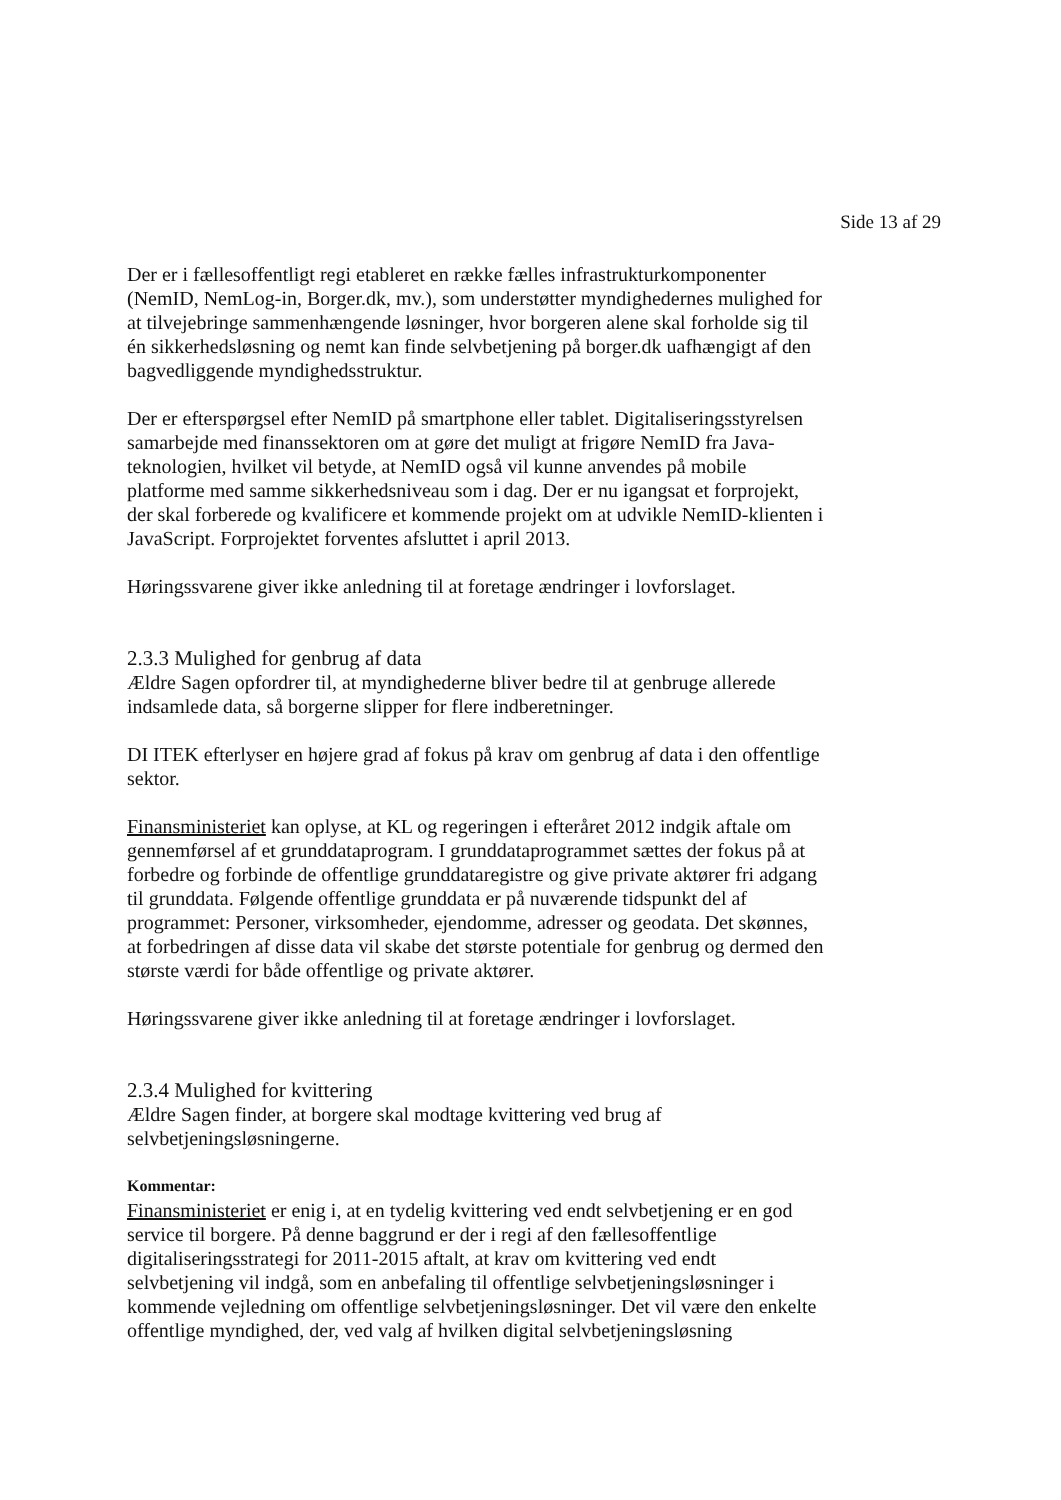Side 13 af 29
Der er i fællesoffentligt regi etableret en række fælles infrastrukturkomponenter (NemID, NemLog-in, Borger.dk, mv.), som understøtter myndighedernes mulighed for at tilvejebringe sammenhængende løsninger, hvor borgeren alene skal forholde sig til én sikkerhedsløsning og nemt kan finde selvbetjening på borger.dk uafhængigt af den bagvedliggende myndighedsstruktur.
Der er efterspørgsel efter NemID på smartphone eller tablet. Digitaliseringsstyrelsen samarbejde med finanssektoren om at gøre det muligt at frigøre NemID fra Java-teknologien, hvilket vil betyde, at NemID også vil kunne anvendes på mobile platforme med samme sikkerhedsniveau som i dag. Der er nu igangsat et forprojekt, der skal forberede og kvalificere et kommende projekt om at udvikle NemID-klienten i JavaScript. Forprojektet forventes afsluttet i april 2013.
Høringssvarene giver ikke anledning til at foretage ændringer i lovforslaget.
2.3.3 Mulighed for genbrug af data
Ældre Sagen opfordrer til, at myndighederne bliver bedre til at genbruge allerede indsamlede data, så borgerne slipper for flere indberetninger.
DI ITEK efterlyser en højere grad af fokus på krav om genbrug af data i den offentlige sektor.
Finansministeriet kan oplyse, at KL og regeringen i efteråret 2012 indgik aftale om gennemførsel af et grunddataprogram. I grunddataprogrammet sættes der fokus på at forbedre og forbinde de offentlige grunddataregistre og give private aktører fri adgang til grunddata. Følgende offentlige grunddata er på nuværende tidspunkt del af programmet: Personer, virksomheder, ejendomme, adresser og geodata. Det skønnes, at forbedringen af disse data vil skabe det største potentiale for genbrug og dermed den største værdi for både offentlige og private aktører.
Høringssvarene giver ikke anledning til at foretage ændringer i lovforslaget.
2.3.4 Mulighed for kvittering
Ældre Sagen finder, at borgere skal modtage kvittering ved brug af selvbetjeningsløsningerne.
Kommentar:
Finansministeriet er enig i, at en tydelig kvittering ved endt selvbetjening er en god service til borgere. På denne baggrund er der i regi af den fællesoffentlige digitaliseringsstrategi for 2011-2015 aftalt, at krav om kvittering ved endt selvbetjening vil indgå, som en anbefaling til offentlige selvbetjeningsløsninger i kommende vejledning om offentlige selvbetjeningsløsninger. Det vil være den enkelte offentlige myndighed, der, ved valg af hvilken digital selvbetjeningsløsning